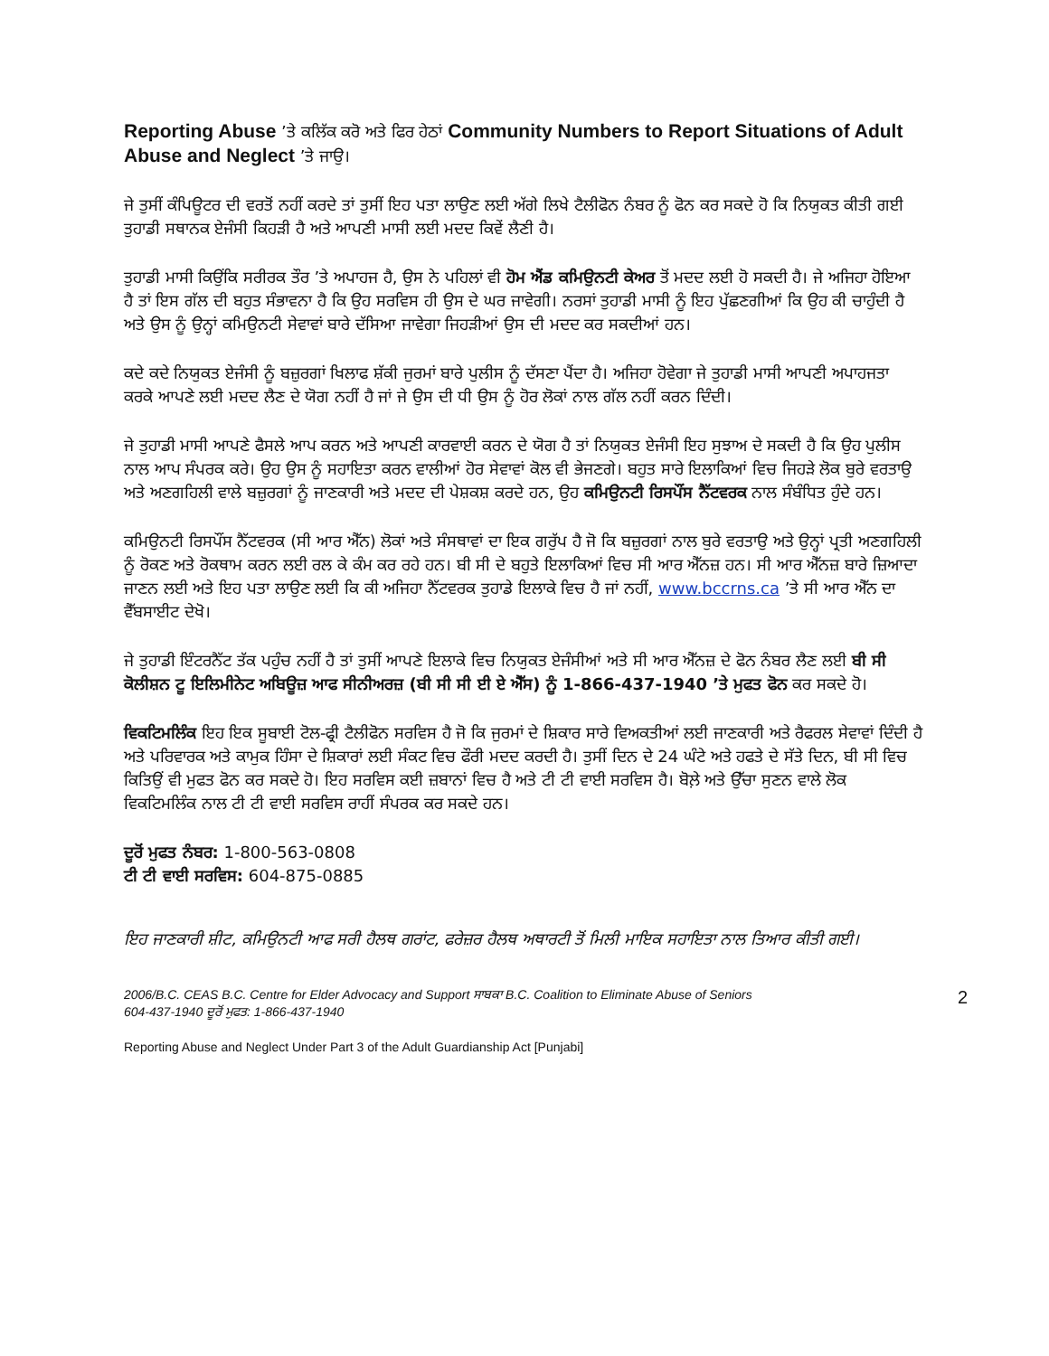Reporting Abuse ’ਤੇ ਕਲਿੱਕ ਕਰੋ ਅਤੇ ਫਿਰ ਹੇਠਾਂ Community Numbers to Report Situations of Adult Abuse and Neglect ’ਤੇ ਜਾਉ।
ਜੇ ਤੁਸੀਂ ਕੰਪਿਊਟਰ ਦੀ ਵਰਤੋਂ ਨਹੀਂ ਕਰਦੇ ਤਾਂ ਤੁਸੀਂ ਇਹ ਪਤਾ ਲਾਉਣ ਲਈ ਅੱਗੇ ਲਿਖੇ ਟੈਲੀਫੋਨ ਨੰਬਰ ਨੂੰ ਫੋਨ ਕਰ ਸਕਦੇ ਹੋ ਕਿ ਨਿਯੁਕਤ ਕੀਤੀ ਗਈ ਤੁਹਾਡੀ ਸਥਾਨਕ ਏਜੰਸੀ ਕਿਹੜੀ ਹੈ ਅਤੇ ਆਪਣੀ ਮਾਸੀ ਲਈ ਮਦਦ ਕਿਵੇਂ ਲੈਣੀ ਹੈ।
ਤੁਹਾਡੀ ਮਾਸੀ ਕਿਉਂਕਿ ਸਰੀਰਕ ਤੌਰ ’ਤੇ ਅਪਾਹਜ ਹੈ, ਉਸ ਨੇ ਪਹਿਲਾਂ ਵੀ ਹੋਮ ਐਂਡ ਕਮਿਉਨਟੀ ਕੇਅਰ ਤੋਂ ਮਦਦ ਲਈ ਹੋ ਸਕਦੀ ਹੈ। ਜੇ ਅਜਿਹਾ ਹੋਇਆ ਹੈ ਤਾਂ ਇਸ ਗੱਲ ਦੀ ਬਹੁਤ ਸੰਭਾਵਨਾ ਹੈ ਕਿ ਉਹ ਸਰਵਿਸ ਹੀ ਉਸ ਦੇ ਘਰ ਜਾਵੇਗੀ। ਨਰਸਾਂ ਤੁਹਾਡੀ ਮਾਸੀ ਨੂੰ ਇਹ ਪੁੱਛਣਗੀਆਂ ਕਿ ਉਹ ਕੀ ਚਾਹੁੰਦੀ ਹੈ ਅਤੇ ਉਸ ਨੂੰ ਉਨ੍ਹਾਂ ਕਮਿਉਨਟੀ ਸੇਵਾਵਾਂ ਬਾਰੇ ਦੱਸਿਆ ਜਾਵੇਗਾ ਜਿਹੜੀਆਂ ਉਸ ਦੀ ਮਦਦ ਕਰ ਸਕਦੀਆਂ ਹਨ।
ਕਦੇ ਕਦੇ ਨਿਯੁਕਤ ਏਜੰਸੀ ਨੂੰ ਬਜ਼ੁਰਗਾਂ ਖਿਲਾਫ ਸ਼ੱਕੀ ਜੁਰਮਾਂ ਬਾਰੇ ਪੁਲੀਸ ਨੂੰ ਦੱਸਣਾ ਪੈਂਦਾ ਹੈ। ਅਜਿਹਾ ਹੋਵੇਗਾ ਜੇ ਤੁਹਾਡੀ ਮਾਸੀ ਆਪਣੀ ਅਪਾਹਜਤਾ ਕਰਕੇ ਆਪਣੇ ਲਈ ਮਦਦ ਲੈਣ ਦੇ ਯੋਗ ਨਹੀਂ ਹੈ ਜਾਂ ਜੇ ਉਸ ਦੀ ਧੀ ਉਸ ਨੂੰ ਹੋਰ ਲੋਕਾਂ ਨਾਲ ਗੱਲ ਨਹੀਂ ਕਰਨ ਦਿੰਦੀ।
ਜੇ ਤੁਹਾਡੀ ਮਾਸੀ ਆਪਣੇ ਫੈਸਲੇ ਆਪ ਕਰਨ ਅਤੇ ਆਪਣੀ ਕਾਰਵਾਈ ਕਰਨ ਦੇ ਯੋਗ ਹੈ ਤਾਂ ਨਿਯੁਕਤ ਏਜੰਸੀ ਇਹ ਸੁਝਾਅ ਦੇ ਸਕਦੀ ਹੈ ਕਿ ਉਹ ਪੁਲੀਸ ਨਾਲ ਆਪ ਸੰਪਰਕ ਕਰੇ। ਉਹ ਉਸ ਨੂੰ ਸਹਾਇਤਾ ਕਰਨ ਵਾਲੀਆਂ ਹੋਰ ਸੇਵਾਵਾਂ ਕੋਲ ਵੀ ਭੇਜਣਗੇ। ਬਹੁਤ ਸਾਰੇ ਇਲਾਕਿਆਂ ਵਿਚ ਜਿਹੜੇ ਲੋਕ ਬੁਰੇ ਵਰਤਾਉ ਅਤੇ ਅਣਗਹਿਲੀ ਵਾਲੇ ਬਜ਼ੁਰਗਾਂ ਨੂੰ ਜਾਣਕਾਰੀ ਅਤੇ ਮਦਦ ਦੀ ਪੇਸ਼ਕਸ਼ ਕਰਦੇ ਹਨ, ਉਹ ਕਮਿਉਨਟੀ ਰਿਸਪੌਂਸ ਨੈੱਟਵਰਕ ਨਾਲ ਸੰਬੰਧਿਤ ਹੁੰਦੇ ਹਨ।
ਕਮਿਉਨਟੀ ਰਿਸਪੌਂਸ ਨੈੱਟਵਰਕ (ਸੀ ਆਰ ਐੱਨ) ਲੋਕਾਂ ਅਤੇ ਸੰਸਥਾਵਾਂ ਦਾ ਇਕ ਗਰੁੱਪ ਹੈ ਜੋ ਕਿ ਬਜ਼ੁਰਗਾਂ ਨਾਲ ਬੁਰੇ ਵਰਤਾਉ ਅਤੇ ਉਨ੍ਹਾਂ ਪ੍ਰਤੀ ਅਣਗਹਿਲੀ ਨੂੰ ਰੋਕਣ ਅਤੇ ਰੋਕਥਾਮ ਕਰਨ ਲਈ ਰਲ ਕੇ ਕੰਮ ਕਰ ਰਹੇ ਹਨ। ਬੀ ਸੀ ਦੇ ਬਹੁਤੇ ਇਲਾਕਿਆਂ ਵਿਚ ਸੀ ਆਰ ਐੱਨਜ਼ ਹਨ। ਸੀ ਆਰ ਐੱਨਜ਼ ਬਾਰੇ ਜ਼ਿਆਦਾ ਜਾਣਨ ਲਈ ਅਤੇ ਇਹ ਪਤਾ ਲਾਉਣ ਲਈ ਕਿ ਕੀ ਅਜਿਹਾ ਨੈੱਟਵਰਕ ਤੁਹਾਡੇ ਇਲਾਕੇ ਵਿਚ ਹੈ ਜਾਂ ਨਹੀਂ, www.bccrns.ca ’ਤੇ ਸੀ ਆਰ ਐੱਨ ਦਾ ਵੈੱਬਸਾਈਟ ਦੇਖੋ।
ਜੇ ਤੁਹਾਡੀ ਇੰਟਰਨੈੱਟ ਤੱਕ ਪਹੁੰਚ ਨਹੀਂ ਹੈ ਤਾਂ ਤੁਸੀਂ ਆਪਣੇ ਇਲਾਕੇ ਵਿਚ ਨਿਯੁਕਤ ਏਜੰਸੀਆਂ ਅਤੇ ਸੀ ਆਰ ਐੱਨਜ਼ ਦੇ ਫੋਨ ਨੰਬਰ ਲੈਣ ਲਈ ਬੀ ਸੀ ਕੋਲੀਸ਼ਨ ਟੂ ਇਲਿਮੀਨੇਟ ਅਬਿਊਜ਼ ਆਫ ਸੀਨੀਅਰਜ਼ (ਬੀ ਸੀ ਸੀ ਈ ਏ ਐੱਸ) ਨੂੰ 1-866-437-1940 ’ਤੇ ਮੁਫਤ ਫੋਨ ਕਰ ਸਕਦੇ ਹੋ।
ਵਿਕਟਿਮਲਿੰਕ ਇਹ ਇਕ ਸੂਬਾਈ ਟੋਲ-ਫ੍ਰੀ ਟੈਲੀਫੋਨ ਸਰਵਿਸ ਹੈ ਜੋ ਕਿ ਜੁਰਮਾਂ ਦੇ ਸ਼ਿਕਾਰ ਸਾਰੇ ਵਿਅਕਤੀਆਂ ਲਈ ਜਾਣਕਾਰੀ ਅਤੇ ਰੈਫਰਲ ਸੇਵਾਵਾਂ ਦਿੰਦੀ ਹੈ ਅਤੇ ਪਰਿਵਾਰਕ ਅਤੇ ਕਾਮੁਕ ਹਿੰਸਾ ਦੇ ਸ਼ਿਕਾਰਾਂ ਲਈ ਸੰਕਟ ਵਿਚ ਫੌਰੀ ਮਦਦ ਕਰਦੀ ਹੈ। ਤੁਸੀਂ ਦਿਨ ਦੇ 24 ਘੰਟੇ ਅਤੇ ਹਫਤੇ ਦੇ ਸੱਤੇ ਦਿਨ, ਬੀ ਸੀ ਵਿਚ ਕਿਤਿਉਂ ਵੀ ਮੁਫਤ ਫੋਨ ਕਰ ਸਕਦੇ ਹੋ। ਇਹ ਸਰਵਿਸ ਕਈ ਜ਼ਬਾਨਾਂ ਵਿਚ ਹੈ ਅਤੇ ਟੀ ਟੀ ਵਾਈ ਸਰਵਿਸ ਹੈ। ਬੋਲ਼ੇ ਅਤੇ ਉੱਚਾ ਸੁਣਨ ਵਾਲੇ ਲੋਕ ਵਿਕਟਿਮਲਿੰਕ ਨਾਲ ਟੀ ਟੀ ਵਾਈ ਸਰਵਿਸ ਰਾਹੀਂ ਸੰਪਰਕ ਕਰ ਸਕਦੇ ਹਨ।
ਦੂਰੋਂ ਮੁਫਤ ਨੰਬਰ: 1-800-563-0808
ਟੀ ਟੀ ਵਾਈ ਸਰਵਿਸ: 604-875-0885
ਇਹ ਜਾਣਕਾਰੀ ਸ਼ੀਟ, ਕਮਿਉਨਟੀ ਆਫ ਸਰੀ ਹੈਲਥ ਗਰਾਂਟ, ਫਰੇਜ਼ਰ ਹੈਲਥ ਅਥਾਰਟੀ ਤੋਂ ਮਿਲੀ ਮਾਇਕ ਸਹਾਇਤਾ ਨਾਲ ਤਿਆਰ ਕੀਤੀ ਗਈ।
2006/B.C. CEAS B.C. Centre for Elder Advocacy and Support ਸਾਬਕਾ B.C. Coalition to Eliminate Abuse of Seniors
604-437-1940 ਦੂਰੋਂ ਮੁਫਤ: 1-866-437-1940
2
Reporting Abuse and Neglect Under Part 3 of the Adult Guardianship Act [Punjabi]